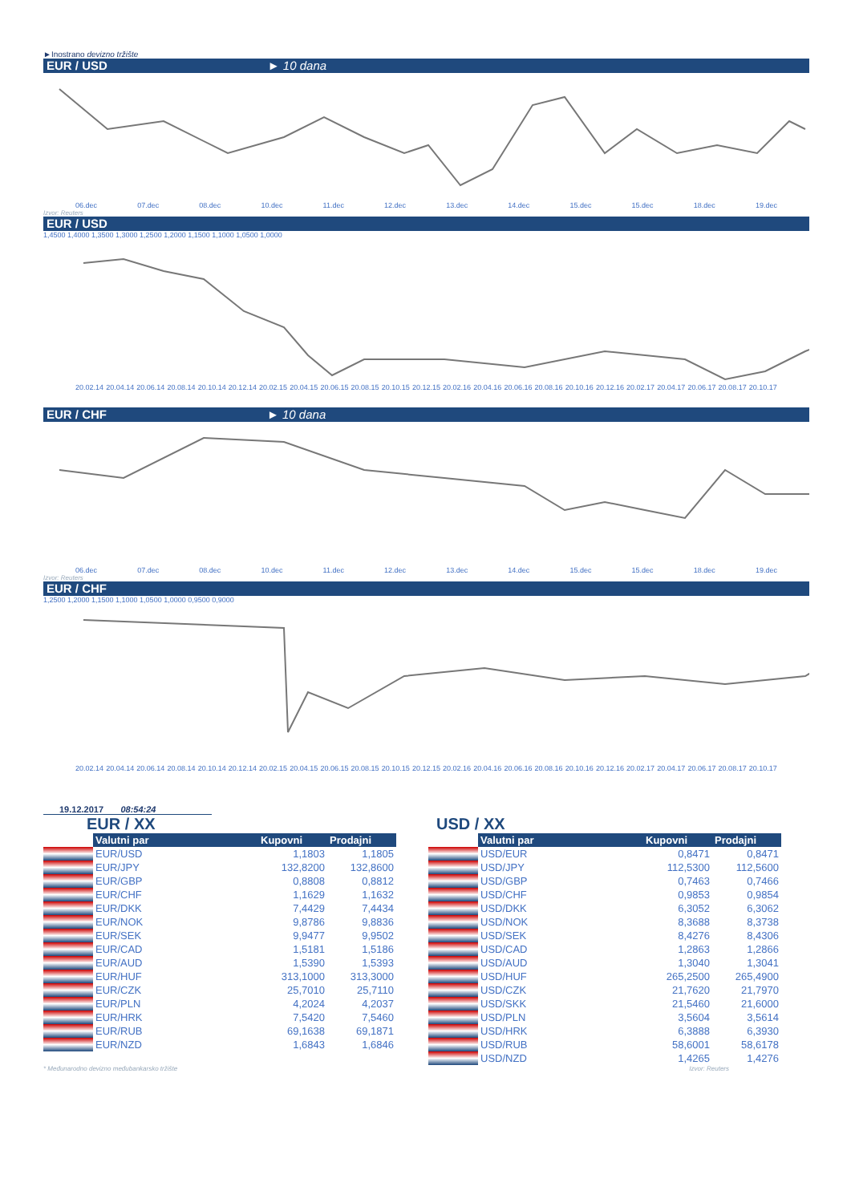►Inostrano devizno tržište
EUR / USD ► 10 dana
06.dec 07.dec 08.dec 10.dec 11.dec 12.dec 13.dec 14.dec 15.dec 15.dec 18.dec 19.dec
Izvor: Reuters
EUR / USD
1,4500 1,4000 1,3500 1,3000 1,2500 1,2000 1,1500 1,1000 1,0500 1,0000
20.02.14 20.04.14 20.06.14 20.08.14 20.10.14 20.12.14 20.02.15 20.04.15 20.06.15 20.08.15 20.10.15 20.12.15 20.02.16 20.04.16 20.06.16 20.08.16 20.10.16 20.12.16 20.02.17 20.04.17 20.06.17 20.08.17 20.10.17
EUR / CHF ► 10 dana
06.dec 07.dec 08.dec 10.dec 11.dec 12.dec 13.dec 14.dec 15.dec 15.dec 18.dec 19.dec
Izvor: Reuters
EUR / CHF
1,2500 1,2000 1,1500 1,1000 1,0500 1,0000 0,9500 0,9000
20.02.14 20.04.14 20.06.14 20.08.14 20.10.14 20.12.14 20.02.15 20.04.15 20.06.15 20.08.15 20.10.15 20.12.15 20.02.16 20.04.16 20.06.16 20.08.16 20.10.16 20.12.16 20.02.17 20.04.17 20.06.17 20.08.17 20.10.17
19.12.2017 08:54:24
EUR / XX
| | Valutni par | Kupovni | Prodajni |
| | EUR/USD | 1,1803 | 1,1805 |
| | EUR/JPY | 132,8200 | 132,8600 |
| | EUR/GBP | 0,8808 | 0,8812 |
| | EUR/CHF | 1,1629 | 1,1632 |
| | EUR/DKK | 7,4429 | 7,4434 |
| | EUR/NOK | 9,8786 | 9,8836 |
| | EUR/SEK | 9,9477 | 9,9502 |
| | EUR/CAD | 1,5181 | 1,5186 |
| | EUR/AUD | 1,5390 | 1,5393 |
| | EUR/HUF | 313,1000 | 313,3000 |
| | EUR/CZK | 25,7010 | 25,7110 |
| | EUR/PLN | 4,2024 | 4,2037 |
| | EUR/HRK | 7,5420 | 7,5460 |
| | EUR/RUB | 69,1638 | 69,1871 |
| | EUR/NZD | 1,6843 | 1,6846 |
USD / XX
| | Valutni par | Kupovni | Prodajni |
| | USD/EUR | 0,8471 | 0,8471 |
| | USD/JPY | 112,5300 | 112,5600 |
| | USD/GBP | 0,7463 | 0,7466 |
| | USD/CHF | 0,9853 | 0,9854 |
| | USD/DKK | 6,3052 | 6,3062 |
| | USD/NOK | 8,3688 | 8,3738 |
| | USD/SEK | 8,4276 | 8,4306 |
| | USD/CAD | 1,2863 | 1,2866 |
| | USD/AUD | 1,3040 | 1,3041 |
| | USD/HUF | 265,2500 | 265,4900 |
| | USD/CZK | 21,7620 | 21,7970 |
| | USD/SKK | 21,5460 | 21,6000 |
| | USD/PLN | 3,5604 | 3,5614 |
| | USD/HRK | 6,3888 | 6,3930 |
| | USD/RUB | 58,6001 | 58,6178 |
| | USD/NZD | 1,4265 | 1,4276 |
* Međunarodno devizno međubankarsko tržište Izvor: Reuters